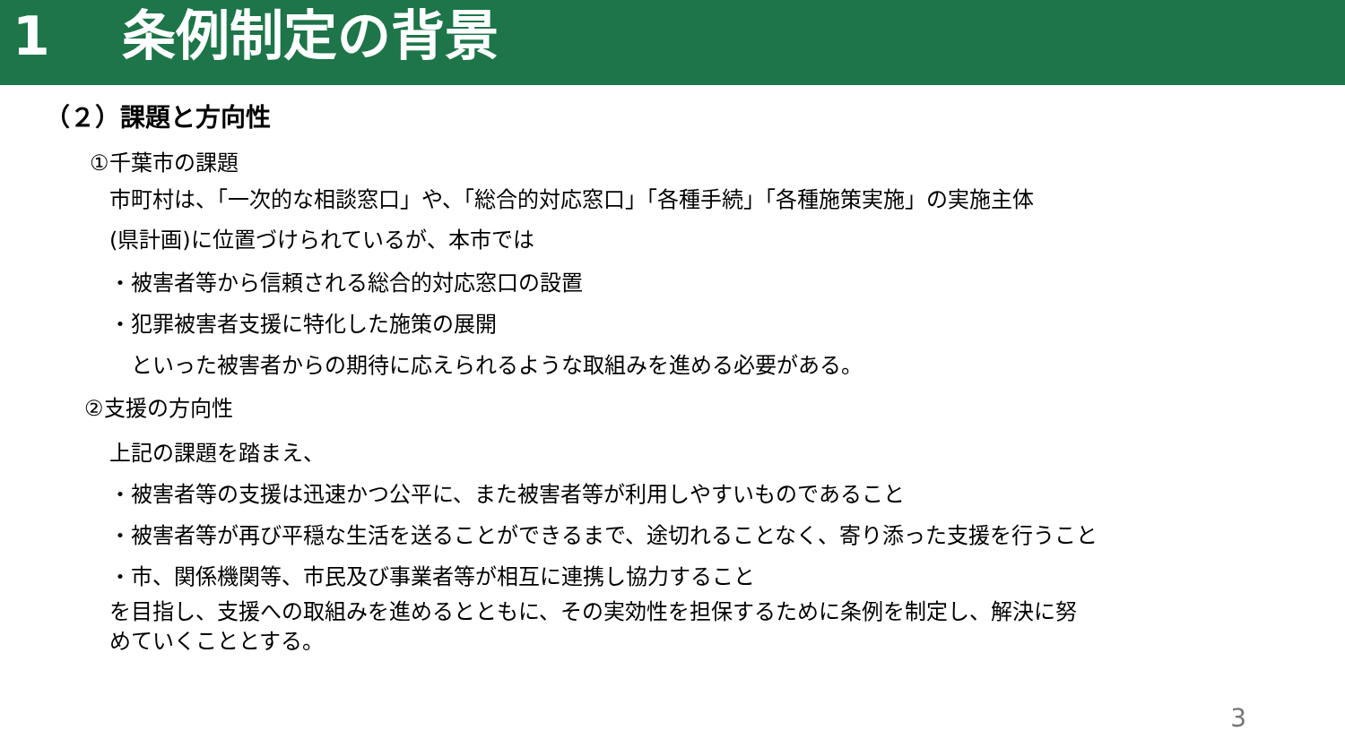1 条例制定の背景
（２）課題と方向性
①千葉市の課題
市町村は、「一次的な相談窓口」や、「総合的対応窓口」「各種手続」「各種施策実施」の実施主体
(県計画)に位置づけられているが、本市では
・被害者等から信頼される総合的対応窓口の設置
・犯罪被害者支援に特化した施策の展開
　といった被害者からの期待に応えられるような取組みを進める必要がある。
②支援の方向性
上記の課題を踏まえ、
・被害者等の支援は迅速かつ公平に、また被害者等が利用しやすいものであること
・被害者等が再び平穏な生活を送ることができるまで、途切れることなく、寄り添った支援を行うこと
・市、関係機関等、市民及び事業者等が相互に連携し協力すること
を目指し、支援への取組みを進めるとともに、その実効性を担保するために条例を制定し、解決に努
めていくこととする。
3